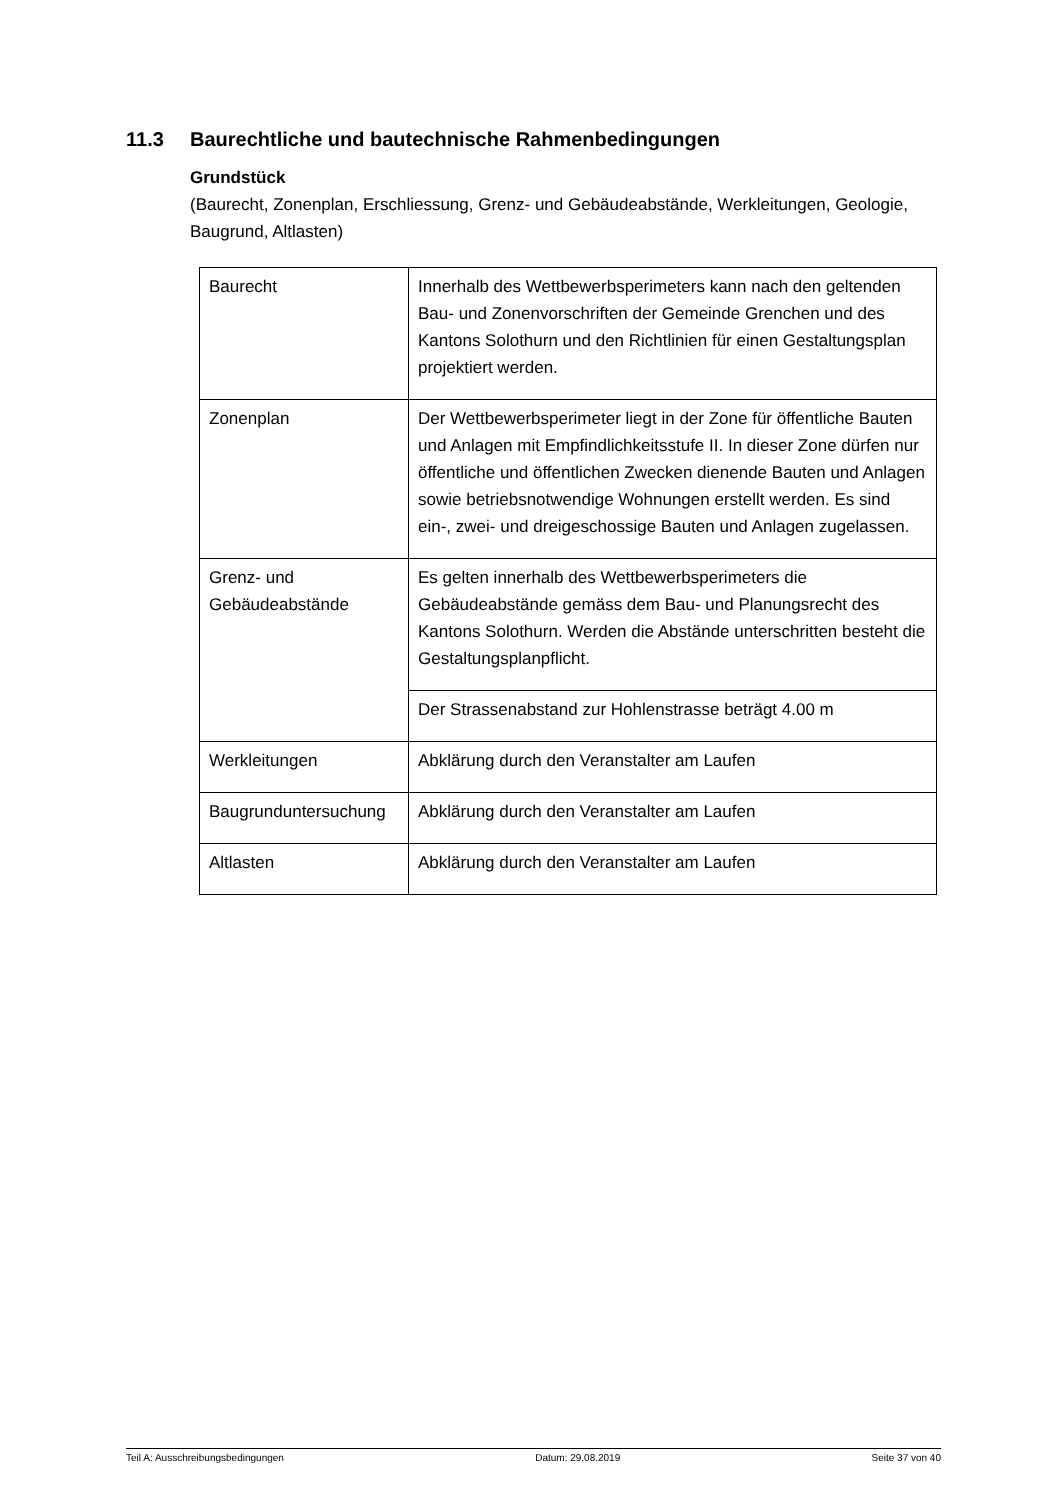11.3 Baurechtliche und bautechnische Rahmenbedingungen
Grundstück
(Baurecht, Zonenplan, Erschliessung, Grenz- und Gebäudeabstände, Werkleitungen, Geologie, Baugrund, Altlasten)
| Baurecht | Innerhalb des Wettbewerbsperimeters kann nach den geltenden Bau- und Zonenvorschriften der Gemeinde Grenchen und des Kantons Solothurn und den Richtlinien für einen Gestaltungsplan projektiert werden. |
| Zonenplan | Der Wettbewerbsperimeter liegt in der Zone für öffentliche Bauten und Anlagen mit Empfindlichkeitsstufe II. In dieser Zone dürfen nur öffentliche und öffentlichen Zwecken dienende Bauten und Anlagen sowie betriebsnotwendige Wohnungen erstellt werden. Es sind ein-, zwei- und dreigeschossige Bauten und Anlagen zugelassen. |
| Grenz- und Gebäudeabstände | Es gelten innerhalb des Wettbewerbsperimeters die Gebäudeabstände gemäss dem Bau- und Planungsrecht des Kantons Solothurn. Werden die Abstände unterschritten besteht die Gestaltungsplanpflicht. |
| | Der Strassenabstand zur Hohlenstrasse beträgt 4.00 m |
| Werkleitungen | Abklärung durch den Veranstalter am Laufen |
| Baugrunduntersuchung | Abklärung durch den Veranstalter am Laufen |
| Altlasten | Abklärung durch den Veranstalter am Laufen |
Teil A: Ausschreibungsbedingungen Datum: 29.08.2019 Seite 37 von 40